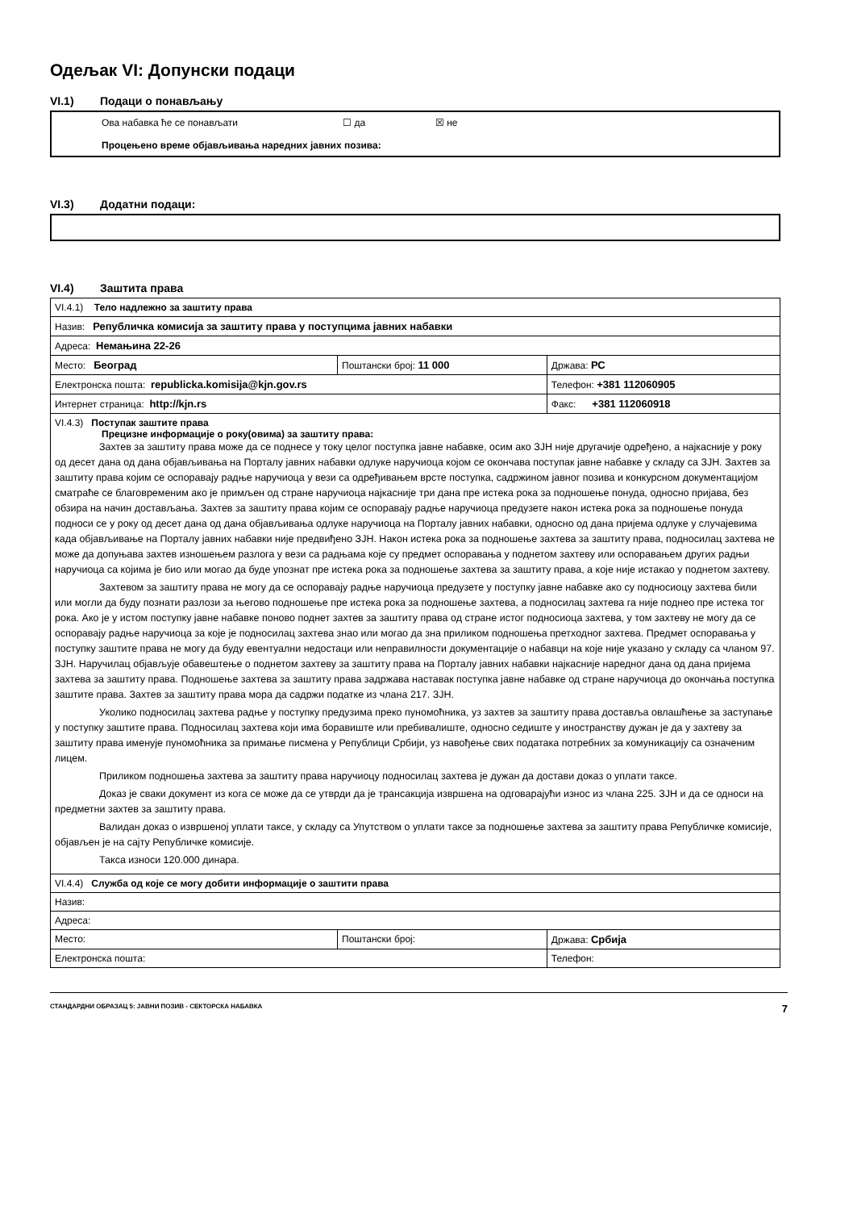Одељак VI: Допунски подаци
VI.1) Подаци о понављању
Ова набавка ће се понављати ☐ да ☒ не
Процењено време објављивања наредних јавних позива:
VI.3) Додатни подаци:
VI.4) Заштита права
| VI.4.1) Тело надлежно за заштиту права | | |
| Назив: Републичка комисија за заштиту права у поступцима јавних набавки | | |
| Адреса: Немањина 22-26 | | |
| Место: Београд | Поштански број: 11 000 | Држава: РС |
| Електронска пошта: republicka.komisija@kjn.gov.rs | | Телефон: +381 112060905 |
| Интернет страница: http://kjn.rs | | Факс: +381 112060918 |
| VI.4.3) Поступак заштите права Прецизне информације о року(овима) за заштиту права: Захтев за заштиту права може да се поднесе у току целог поступка јавне набавке, осим ако ЗЈН није другачије одређено, а најкасније у року од десет дана од дана објављивања на Порталу јавних набавки одлуке наручиоца којом се окончава поступак јавне набавке у складу са ЗЈН. Захтев за заштиту права којим се оспоравају радње наручиоца у вези са одређивањем врсте поступка, садржином јавног позива и конкурсном документацијом сматраће се благовременим ако је примљен од стране наручиоца најкасније три дана пре истека рока за подношење понуда, односно пријава, без обзира на начин достављања. Захтев за заштиту права којим се оспоравају радње наручиоца предузете након истека рока за подношење понуда подноси се у року од десет дана од дана објављивања одлуке наручиоца на Порталу јавних набавки, односно од дана пријема одлуке у случајевима када објављивање на Порталу јавних набавки није предвиђено ЗЈН. Након истека рока за подношење захтева за заштиту права, подносилац захтева не може да допуњава захтев изношењем разлога у вези са радњама које су предмет оспоравања у поднетом захтеву или оспоравањем других радњи наручиоца са којима је био или могао да буде упознат пре истека рока за подношење захтева за заштиту права, а које није истакао у поднетом захтеву. Захтевом за заштиту права не могу да се оспоравају радње наручиоца предузете у поступку јавне набавке ако су подносиоцу захтева били или могли да буду познати разлози за његово подношење пре истека рока за подношење захтева, а подносилац захтева га није поднео пре истека тог рока. Ако је у истом поступку јавне набавке поново поднет захтев за заштиту права од стране истог подносиоца захтева, у том захтеву не могу да се оспоравају радње наручиоца за које је подносилац захтева знао или могао да зна приликом подношења претходног захтева. Предмет оспоравања у поступку заштите права не могу да буду евентуални недостаци или неправилности документације о набавци на које није указано у складу са чланом 97. ЗЈН. Наручилац објављује обавештење о поднетом захтеву за заштиту права на Порталу јавних набавки најкасније наредног дана од дана пријема захтева за заштиту права. Подношење захтева за заштиту права задржава наставак поступка јавне набавке од стране наручиоца до окончања поступка заштите права. Захтев за заштиту права мора да садржи податке из члана 217. ЗЈН. Уколико подносилац захтева радње у поступку предузима преко пуномоћника, уз захтев за заштиту права доставља овлашћење за заступање у поступку заштите права. Подносилац захтева који има боравиште или пребивалиште, односно седиште у иностранству дужан је да у захтеву за заштиту права именује пуномоћника за примање писмена у Републици Србији, уз навођење свих података потребних за комуникацију са означеним лицем. Приликом подношења захтева за заштиту права наручиоцу подносилац захтева је дужан да достави доказ о уплати таксе. Доказ је сваки документ из кога се може да се утврди да је трансакција извршена на одговарајући износ из члана 225. ЗЈН и да се односи на предметни захтев за заштиту права. Валидан доказ о извршеној уплати таксе, у складу са Упутством о уплати таксе за подношење захтева за заштиту права Републичке комисије, објављен је на сајту Републичке комисије. Такса износи 120.000 динара. | | |
| VI.4.4) Служба од које се могу добити информације о заштити права | | |
| Назив: | | |
| Адреса: | | |
| Место: | Поштански број: | Држава: Србија |
| Електронска пошта: | | Телефон: |
СТАНДАРДНИ ОБРАЗАЦ 5: ЈАВНИ ПОЗИВ - СЕКТОРСКА НАБАВКА 7